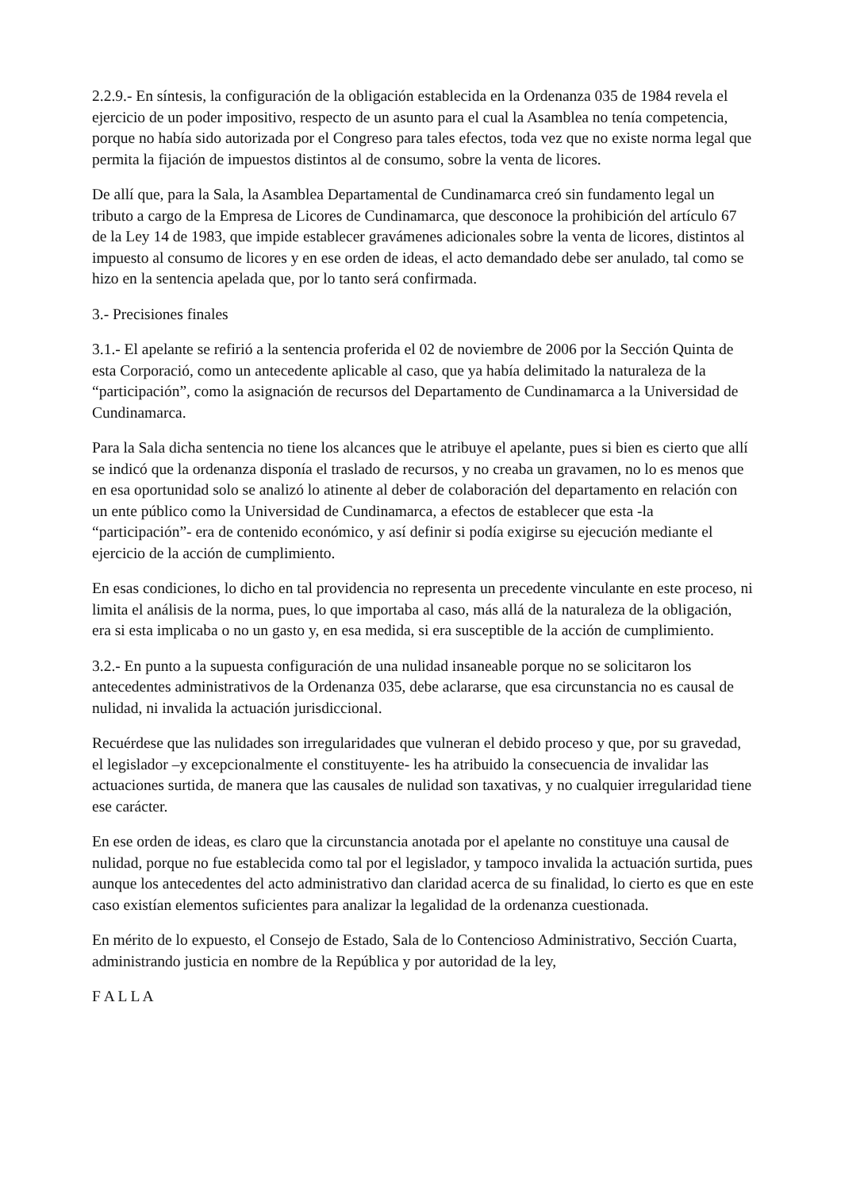2.2.9.- En síntesis, la configuración de la obligación establecida en la Ordenanza 035 de 1984 revela el ejercicio de un poder impositivo, respecto de un asunto para el cual la Asamblea no tenía competencia, porque no había sido autorizada por el Congreso para tales efectos, toda vez que no existe norma legal que permita la fijación de impuestos distintos al de consumo, sobre la venta de licores.
De allí que, para la Sala, la Asamblea Departamental de Cundinamarca creó sin fundamento legal un tributo a cargo de la Empresa de Licores de Cundinamarca, que desconoce la prohibición del artículo 67 de la Ley 14 de 1983, que impide establecer gravámenes adicionales sobre la venta de licores, distintos al impuesto al consumo de licores y en ese orden de ideas, el acto demandado debe ser anulado, tal como se hizo en la sentencia apelada que, por lo tanto será confirmada.
3.- Precisiones finales
3.1.- El apelante se refirió a la sentencia proferida el 02 de noviembre de 2006 por la Sección Quinta de esta Corporació, como un antecedente aplicable al caso, que ya había delimitado la naturaleza de la “participación”, como la asignación de recursos del Departamento de Cundinamarca a la Universidad de Cundinamarca.
Para la Sala dicha sentencia no tiene los alcances que le atribuye el apelante, pues si bien es cierto que allí se indicó que la ordenanza disponía el traslado de recursos, y no creaba un gravamen, no lo es menos que en esa oportunidad solo se analizó lo atinente al deber de colaboración del departamento en relación con un ente público como la Universidad de Cundinamarca, a efectos de establecer que esta -la “participación”- era de contenido económico, y así definir si podía exigirse su ejecución mediante el ejercicio de la acción de cumplimiento.
En esas condiciones, lo dicho en tal providencia no representa un precedente vinculante en este proceso, ni limita el análisis de la norma, pues, lo que importaba al caso, más allá de la naturaleza de la obligación, era si esta implicaba o no un gasto y, en esa medida, si era susceptible de la acción de cumplimiento.
3.2.- En punto a la supuesta configuración de una nulidad insaneable porque no se solicitaron los antecedentes administrativos de la Ordenanza 035, debe aclararse, que esa circunstancia no es causal de nulidad, ni invalida la actuación jurisdiccional.
Recuérdese que las nulidades son irregularidades que vulneran el debido proceso y que, por su gravedad, el legislador –y excepcionalmente el constituyente- les ha atribuido la consecuencia de invalidar las actuaciones surtida, de manera que las causales de nulidad son taxativas, y no cualquier irregularidad tiene ese carácter.
En ese orden de ideas, es claro que la circunstancia anotada por el apelante no constituye una causal de nulidad, porque no fue establecida como tal por el legislador, y tampoco invalida la actuación surtida, pues aunque los antecedentes del acto administrativo dan claridad acerca de su finalidad, lo cierto es que en este caso existían elementos suficientes para analizar la legalidad de la ordenanza cuestionada.
En mérito de lo expuesto, el Consejo de Estado, Sala de lo Contencioso Administrativo, Sección Cuarta, administrando justicia en nombre de la República y por autoridad de la ley,
F A L L A